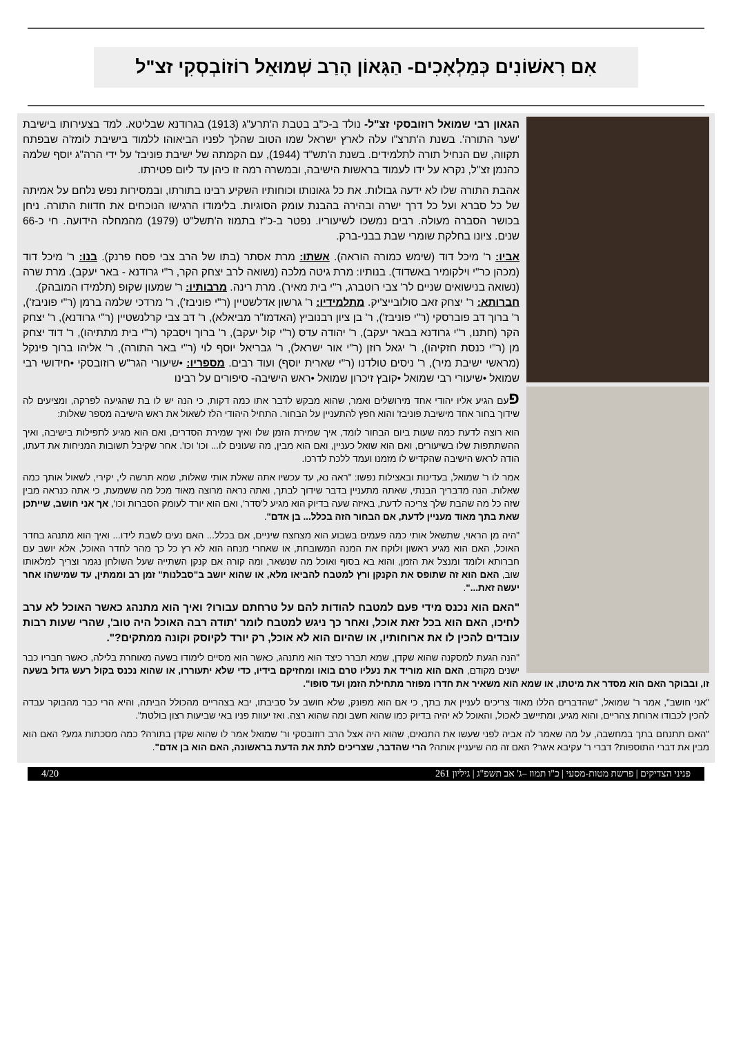אִם רִאשׁוֹנִים כְּמַלְאָכִים- הַגָּאוֹן הָרַב שְׁמוּאֵל רוֹזוֹבְסְקִי זצ"ל
הגאון רבי שמואל רוזובסקי זצ"ל- נולד ב-כ"ב בטבת ה'תרע"ג (1913) בגרודנא שבליטא. למד בצעירותו בישיבת 'שער התורה'. בשנת ה'תרצ"ו עלה לארץ ישראל שמו הטוב שהלך לפניו הביאוהו ללמוד בישיבת לומז'ה שבפתח תקווה, שם הנחיל תורה לתלמידים. בשנת ה'תש"ד (1944), עם הקמתה של ישיבת פוניבז' על ידי הרה"ג יוסף שלמה כהנמן זצ"ל, נקרא על ידו לעמוד בראשות הישיבה, ובמשרה רמה זו כיהן עד ליום פטירתו.
אהבת התורה שלו לא ידעה גבולות. את כל גאונותו וכוחותיו השקיע רבינו בתורתו, ובמסירות נפש נלחם על אמיתה של כל סברא ועל כל דרך ישרה ובהירה בהבנת עומק הסוגיות. בלימודו הרגישו הנוכחים את חדוות התורה. ניחן בכושר הסברה מעולה. רבים נמשכו לשיעוריו. נפטר ב-כ"ז בתמוז ה'תשל"ט (1979) מהמחלה הידועה. חי כ-66 שנים. ציונו בחלקת שומרי שבת בבני-ברק.
אביו: ר' מיכל דוד (שימש כמורה הוראה). אשתו: מרת אסתר (בתו של הרב צבי פסח פרנק). בנו: ר' מיכל דוד (מכהן כר"י וילקומיר באשדוד). בנותיו: מרת גיטה מלכה (נשואה לרב יצחק הקר, ר"י גרודנא - באר יעקב). מרת שרה (נשואה בנישואים שניים לר' צבי רוטברג, ר"י בית מאיר). מרת רינה. מרבותיו: ר' שמעון שקופ (תלמידו המובהק).
חברותא: ר' יצחק זאב סולובייצ'יק. מתלמידיו: ר' גרשון אדלשטיין (ר"י פוניבז'), ר' מרדכי שלמה ברמן (ר"י פוניבז'), ר' ברוך דב פוברסקי (ר"י פוניבז'), ר' בן ציון רבנוביץ (האדמו"ר מביאלא), ר' דב צבי קרלנשטיין (ר"י גרודנא), ר' יצחק הקר (חתנו, ר"י גרודנא בבאר יעקב), ר' יהודה עדס (ר"י קול יעקב), ר' ברוך ויסבקר (ר"י בית מתתיהו), ר' דוד יצחק מן (ר"י כנסת חזקיהו), ר' יגאל רוזן (ר"י אור ישראל), ר' גבריאל יוסף לוי (ר"י באר התורה), ר' אליהו ברוך פינקל (מראשי ישיבת מיר), ר' ניסים טולדנו (ר"י שארית יוסף) ועוד רבים. מספריו: •שיעורי הגר"ש רוזובסקי •חידושי רבי שמואל •שיעורי רבי שמואל •קובץ זיכרון שמואל •ראש הישיבה- סיפורים על רבינו
פעם הגיע אליו יהודי אחד מירושלים ואמר, שהוא מבקש לדבר אתו כמה דקות, כי הנה יש לו בת שהגיעה לפרקה, ומציעים לה שידוך בחור אחד מישיבת פוניבז' והוא חפץ להתעניין על הבחור. התחיל היהודי הלז לשאול את ראש הישיבה מספר שאלות:
הוא רוצה לדעת כמה שעות ביום הבחור לומד, איך שמירת הזמן שלו ואיך שמירת הסדרים, ואם הוא מגיע לתפילות בישיבה, ואיך ההשתתפות שלו בשיעורים, ואם הוא שואל כעניין, ואם הוא מבין, מה שעונים לו... וכו' וכו'. אחר שקיבל תשובות המניחות את דעתו, הודה לראש הישיבה שהקדיש לו מזמנו ועמד ללכת לדרכו.
אמר לו ר' שמואל, בעדינות ובאצילות נפשו: "ראה נא, עד עכשיו אתה שאלת אותי שאלות, שמא תרשה לי, יקירי, לשאול אותך כמה שאלות. הנה מדבריך הבנתי, שאתה מתעניין בדבר שידוך לבתך, ואתה נראה מרוצה מאוד מכל מה ששמעת, כי אתה כנראה מבין שזה כל מה שהבת שלך צריכה לדעת, באיזה שעה בדיוק הוא מגיע ל'סדר', ואם הוא יורד לעומק הסברות וכו', אך אני חושב, שייתכן שאת בתך מאוד מעניין לדעת, אם הבחור הזה בכלל... בן אדם".
"היה מן הראוי, שתשאל אותי כמה פעמים בשבוע הוא מצחצח שיניים, אם בכלל... האם נעים לשבת לידו... ואיך הוא מתנהג בחדר האוכל, האם הוא מגיע ראשון ולוקח את המנה המשובחת, או שאחרי מנחה הוא לא רץ כל כך מהר לחדר האוכל, אלא יושב עם חברותא ולומד ומנצל את הזמן, והוא בא בסוף ואוכל מה שנשאר, ומה קורה אם קנקן השתייה שעל השולחן נגמר וצריך למלאותו שוב, האם הוא זה שתופס את הקנקן ורץ למטבח להביאו מלא, או שהוא יושב ב"סבלנות" זמן רב וממתין, עד שמישהו אחר יעשה זאת...".
"האם הוא נכנס מידי פעם למטבח להודות להם על טרחתם עבורו? ואיך הוא מתנהג כאשר האוכל לא ערב לחיכו, האם הוא בכל זאת אוכל, ואחר כך ניגש למטבח לומר 'תודה רבה האוכל היה טוב', שהרי שעות רבות עובדים להכין לו את ארוחותיו, או שהיום הוא לא אוכל, רק יורד לקיוסק וקונה ממתקים?".
"הנה הגעת למסקנה שהוא שקדן, שמא תברר כיצד הוא מתנהג, כאשר הוא מסיים לימודו בשעה מאוחרת בלילה, כאשר חבריו כבר ישנים מקודם, האם הוא מוריד את נעליו טרם בואו ומחזיקם בידיו, כדי שלא יתעוררו, או שהוא נכנס בקול רעש גדול בשעה זו, ובבוקר האם הוא מסדר את מיטתו, או שמא הוא משאיר את חדרו מפוזר מתחילת הזמן ועד סופו".
"אני חושב", אמר ר' שמואל, "שהדברים הללו מאוד צריכים לעניין את בתך, כי אם הוא מפונק, שלא חושב על סביבתו, יבא בצהריים מהכולל הביתה, והיא הרי כבר מהבוקר עבדה להכין לכבודו ארוחת צהריים, והוא מגיע, ומתיישב לאכול, והאוכל לא יהיה בדיוק כמו שהוא חשב ומה שהוא רצה. ואז יעוות פניו באי שביעות רצון בולטת".
"האם תתנחם בתך במחשבה, על מה שאמר לה אביה לפני שעשו את התנאים, שהוא היה אצל הרב רוזובסקי ור' שמואל אמר לו שהוא שקדן בתורה? כמה מסכתות גמע? האם הוא מבין את דברי התוספות? דברי ר' עקיבא איגר? האם זה מה שיעניין אותה? הרי שהדבר, שצריכים לתת את הדעת בראשונה, האם הוא בן אדם".
פניני הצדיקים | פרשת מטות-מסעי | כ"ו תמוז –ג' אב תשפ"ג | גיליון 261 4/20